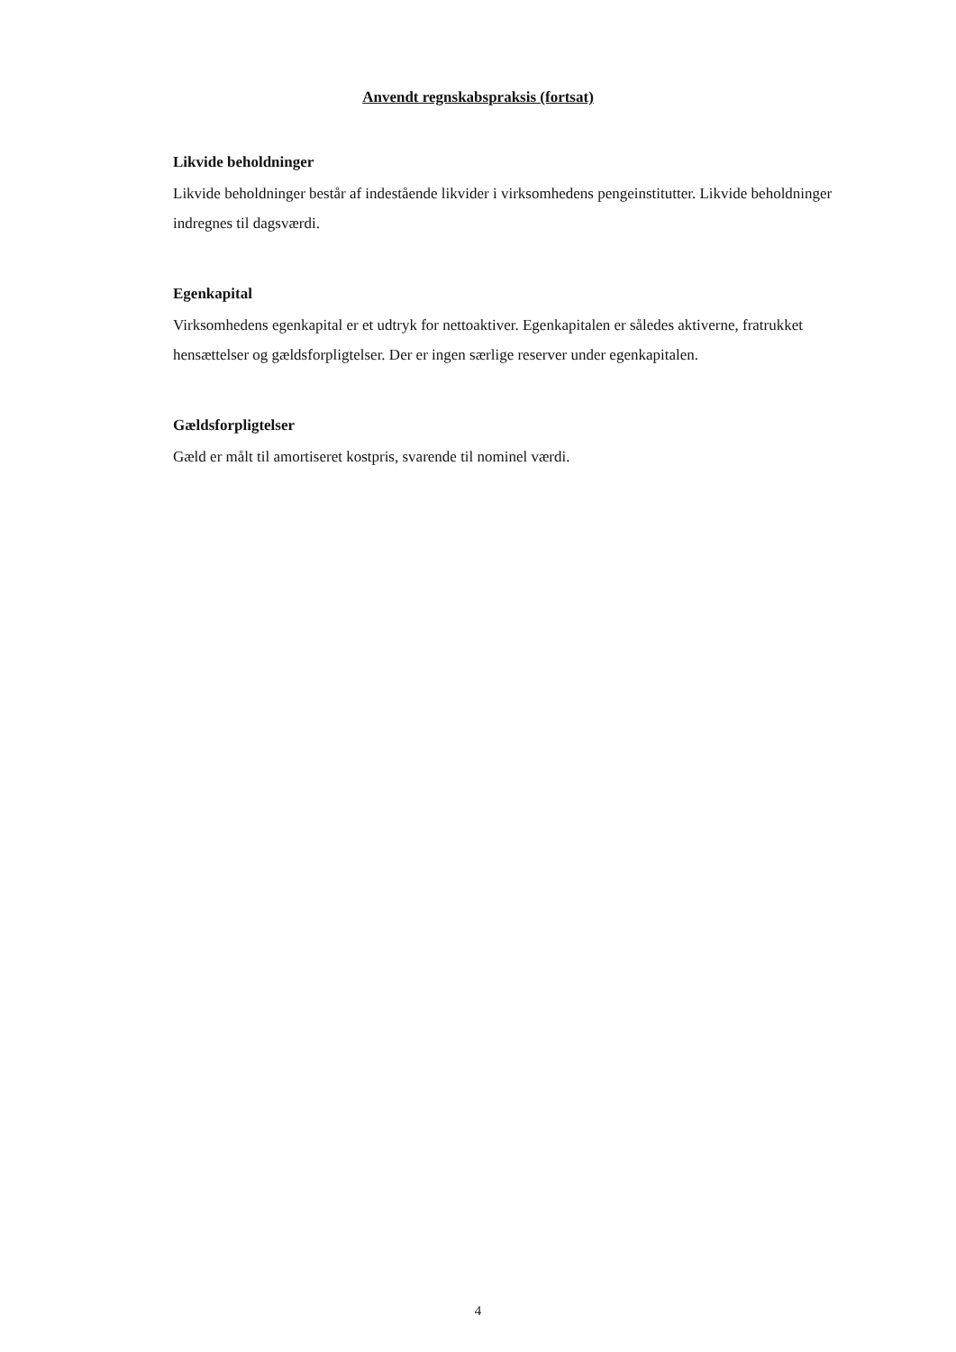Anvendt regnskabspraksis (fortsat)
Likvide beholdninger
Likvide beholdninger består af indestående likvider i virksomhedens pengeinstitutter. Likvide beholdninger indregnes til dagsværdi.
Egenkapital
Virksomhedens egenkapital er et udtryk for nettoaktiver. Egenkapitalen er således aktiverne, fratrukket hensættelser og gældsforpligtelser. Der er ingen særlige reserver under egenkapitalen.
Gældsforpligtelser
Gæld er målt til amortiseret kostpris, svarende til nominel værdi.
4